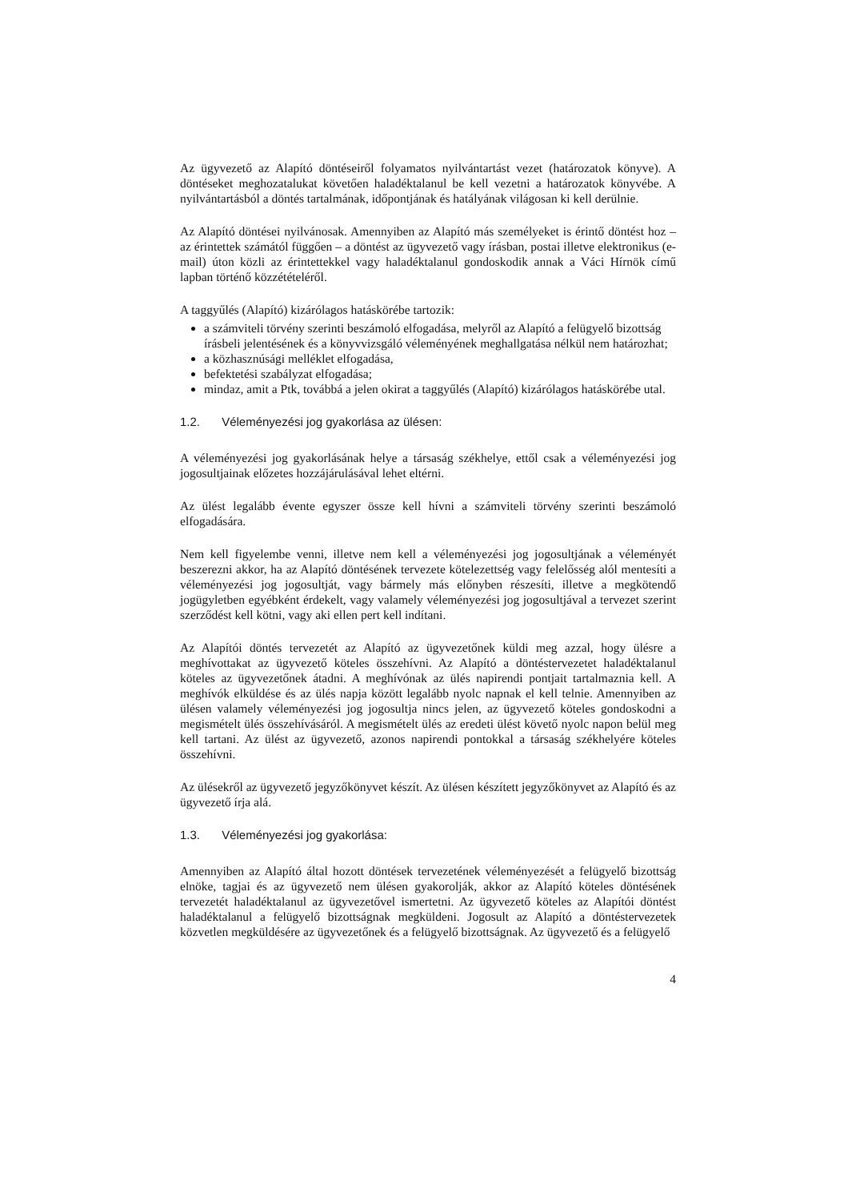Az ügyvezető az Alapító döntéseiről folyamatos nyilvántartást vezet (határozatok könyve). A döntéseket meghozatalukat követően haladéktalanul be kell vezetni a határozatok könyvébe. A nyilvántartásból a döntés tartalmának, időpontjának és hatályának világosan ki kell derülnie.
Az Alapító döntései nyilvánosak. Amennyiben az Alapító más személyeket is érintő döntést hoz – az érintettek számától függően – a döntést az ügyvezető vagy írásban, postai illetve elektronikus (e-mail) úton közli az érintettekkel vagy haladéktalanul gondoskodik annak a Váci Hírnök című lapban történő közzétételéről.
A taggyűlés (Alapító) kizárólagos hatáskörébe tartozik:
a számviteli törvény szerinti beszámoló elfogadása, melyről az Alapító a felügyelő bizottság írásbeli jelentésének és a könyvvizsgáló véleményének meghallgatása nélkül nem határozhat;
a közhasznúsági melléklet elfogadása,
befektetési szabályzat elfogadása;
mindaz, amit a Ptk, továbbá a jelen okirat a taggyűlés (Alapító) kizárólagos hatáskörébe utal.
1.2. Véleményezési jog gyakorlása az ülésen:
A véleményezési jog gyakorlásának helye a társaság székhelye, ettől csak a véleményezési jog jogosultjainak előzetes hozzájárulásával lehet eltérni.
Az ülést legalább évente egyszer össze kell hívni a számviteli törvény szerinti beszámoló elfogadására.
Nem kell figyelembe venni, illetve nem kell a véleményezési jog jogosultjának a véleményét beszerezni akkor, ha az Alapító döntésének tervezete kötelezettség vagy felelősség alól mentesíti a véleményezési jog jogosultját, vagy bármely más előnyben részesíti, illetve a megkötendő jogügyletben egyébként érdekelt, vagy valamely véleményezési jog jogosultjával a tervezet szerint szerződést kell kötni, vagy aki ellen pert kell indítani.
Az Alapítói döntés tervezetét az Alapító az ügyvezetőnek küldi meg azzal, hogy ülésre a meghívottakat az ügyvezető köteles összehívni. Az Alapító a döntéstervezetet haladéktalanul köteles az ügyvezetőnek átadni. A meghívónak az ülés napirendi pontjait tartalmaznia kell. A meghívók elküldése és az ülés napja között legalább nyolc napnak el kell telnie. Amennyiben az ülésen valamely véleményezési jog jogosultja nincs jelen, az ügyvezető köteles gondoskodni a megismételt ülés összehívásáról. A megismételt ülés az eredeti ülést követő nyolc napon belül meg kell tartani. Az ülést az ügyvezető, azonos napirendi pontokkal a társaság székhelyére köteles összehívni.
Az ülésekről az ügyvezető jegyzőkönyvet készít. Az ülésen készített jegyzőkönyvet az Alapító és az ügyvezető írja alá.
1.3. Véleményezési jog gyakorlása:
Amennyiben az Alapító által hozott döntések tervezetének véleményezését a felügyelő bizottság elnöke, tagjai és az ügyvezető nem ülésen gyakorolják, akkor az Alapító köteles döntésének tervezetét haladéktalanul az ügyvezetővel ismertetni. Az ügyvezető köteles az Alapítói döntést haladéktalanul a felügyelő bizottságnak megküldeni. Jogosult az Alapító a döntéstervezetek közvetlen megküldésére az ügyvezetőnek és a felügyelő bizottságnak. Az ügyvezető és a felügyelő
4